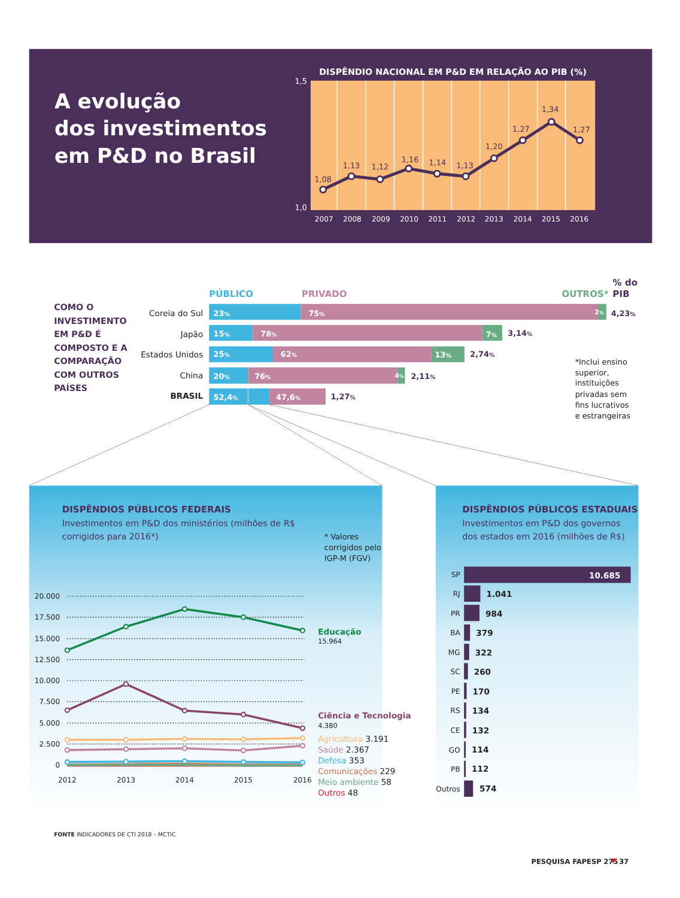A evolução
dos investimentos
em P&D no Brasil
DISPÊNDIO NACIONAL EM P&D EM RELAÇÃO AO PIB (%)
1,5
1,0
1,08
1,13
1,12
1,16
1,14
1,13
1,20
1,27
1,34
1,27
2007
2008
2009
2010
2011
2012
2013
2014
2015
2016
COMO O
INVESTIMENTO
EM P&D É
COMPOSTO E A
COMPARAÇÃO
COM OUTROS
PAÍSES
PÚBLICO
PRIVADO
OUTROS*
% do
PIB
Coreia do Sul
Japão
Estados Unidos
China
BRASIL
23%
75%
2%
15%
78%
7%
25%
62%
13%
20%
76%
4%
52,4%
47,6%
4,23%
3,14%
2,74%
2,11%
1,27%
*Inclui ensino
superior,
instituições
privadas sem
fins lucrativos
e estrangeiras
DISPÊNDIOS PÚBLICOS FEDERAIS
Investimentos em P&D dos ministérios (milhões de R$
corrigidos para 2016*)
* Valores
corrigidos pelo
IGP-M (FGV)
20.000
17.500
15.000
12.500
10.000
7.500
5.000
2.500
0
2012
2013
2014
2015
2016
Educação
15.964
Ciência e Tecnologia
4.380
Agricultura 3.191
Saúde 2.367
Defesa 353
Comunicações 229
Meio ambiente 58
Outros 48
DISPÊNDIOS PÚBLICOS ESTADUAIS
Investimentos em P&D dos governos
dos estados em 2016 (milhões de R$)
SP
RJ
PR
BA
MG
SC
PE
RS
CE
GO
PB
Outros
10.685
1.041
984
379
322
260
170
134
132
114
112
574
FONTE INDICADORES DE CTI 2018 – MCTIC
PESQUISA FAPESP 275
37